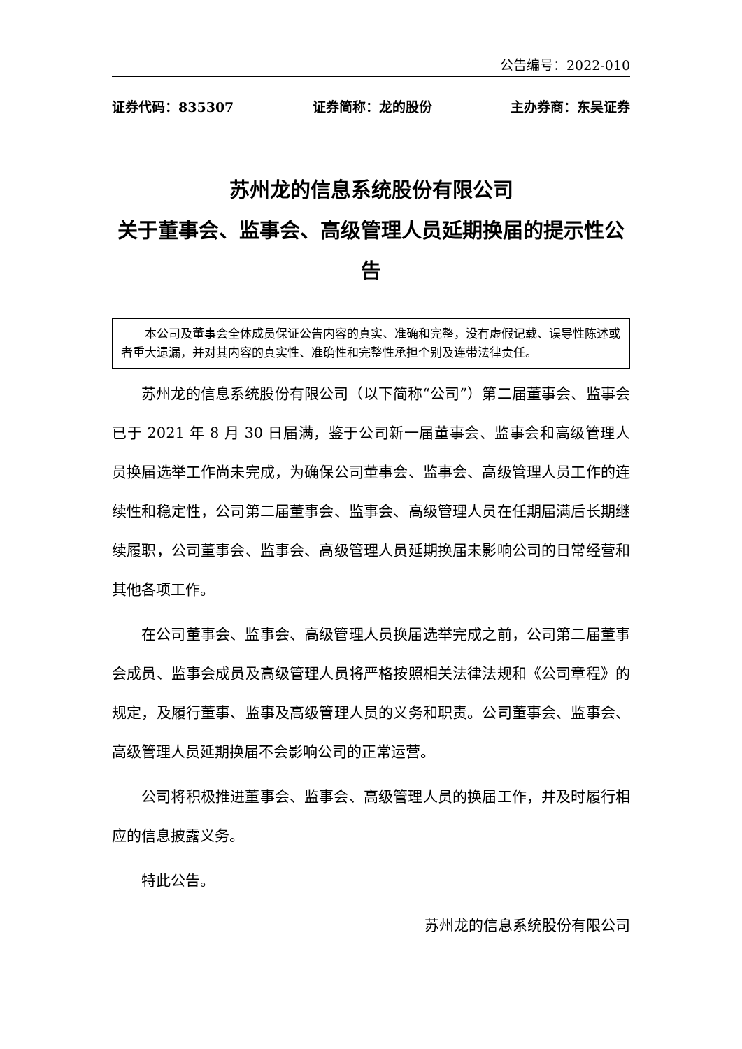公告编号：2022-010
证券代码：835307 证券简称：龙的股份 主办券商：东吴证券
苏州龙的信息系统股份有限公司
关于董事会、监事会、高级管理人员延期换届的提示性公告
本公司及董事会全体成员保证公告内容的真实、准确和完整，没有虚假记载、误导性陈述或者重大遗漏，并对其内容的真实性、准确性和完整性承担个别及连带法律责任。
苏州龙的信息系统股份有限公司（以下简称“公司”）第二届董事会、监事会已于 2021 年 8 月 30 日届满，鉴于公司新一届董事会、监事会和高级管理人员换届选举工作尚未完成，为确保公司董事会、监事会、高级管理人员工作的连续性和稳定性，公司第二届董事会、监事会、高级管理人员在任期届满后长期继续履职，公司董事会、监事会、高级管理人员延期换届未影响公司的日常经营和其他各项工作。
在公司董事会、监事会、高级管理人员换届选举完成之前，公司第二届董事会成员、监事会成员及高级管理人员将严格按照相关法律法规和《公司章程》的规定，及履行董事、监事及高级管理人员的义务和职责。公司董事会、监事会、高级管理人员延期换届不会影响公司的正常运营。
公司将积极推进董事会、监事会、高级管理人员的换届工作，并及时履行相应的信息披露义务。
特此公告。
苏州龙的信息系统股份有限公司